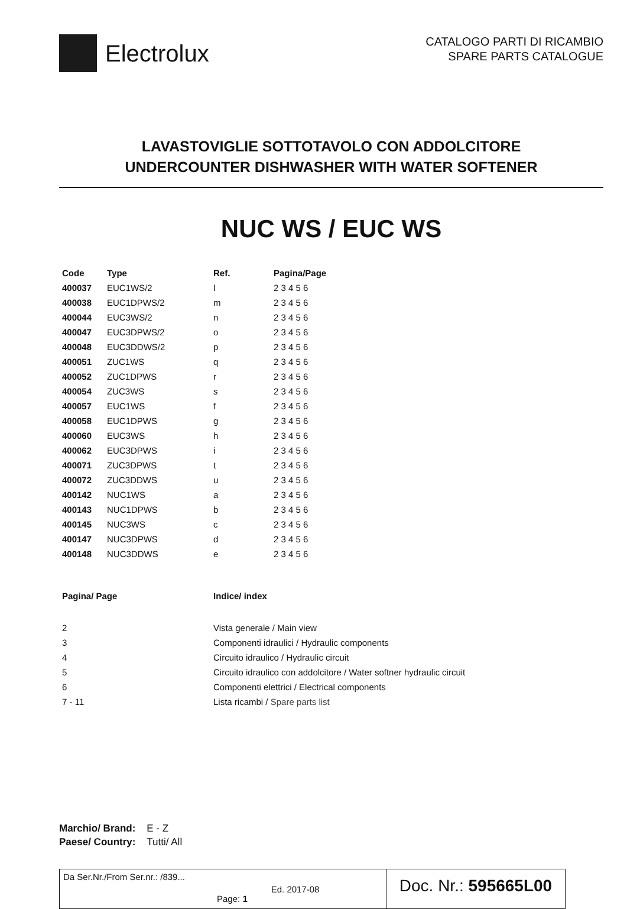Electrolux
CATALOGO PARTI DI RICAMBIO
SPARE PARTS CATALOGUE
LAVASTOVIGLIE SOTTOTAVOLO CON ADDOLCITORE
UNDERCOUNTER DISHWASHER WITH WATER SOFTENER
NUC WS / EUC WS
| Code | Type | Ref. | Pagina/Page |
| --- | --- | --- | --- |
| 400037 | EUC1WS/2 | l | 2 3 4 5 6 |
| 400038 | EUC1DPWS/2 | m | 2 3 4 5 6 |
| 400044 | EUC3WS/2 | n | 2 3 4 5 6 |
| 400047 | EUC3DPWS/2 | o | 2 3 4 5 6 |
| 400048 | EUC3DDWS/2 | p | 2 3 4 5 6 |
| 400051 | ZUC1WS | q | 2 3 4 5 6 |
| 400052 | ZUC1DPWS | r | 2 3 4 5 6 |
| 400054 | ZUC3WS | s | 2 3 4 5 6 |
| 400057 | EUC1WS | f | 2 3 4 5 6 |
| 400058 | EUC1DPWS | g | 2 3 4 5 6 |
| 400060 | EUC3WS | h | 2 3 4 5 6 |
| 400062 | EUC3DPWS | i | 2 3 4 5 6 |
| 400071 | ZUC3DPWS | t | 2 3 4 5 6 |
| 400072 | ZUC3DDWS | u | 2 3 4 5 6 |
| 400142 | NUC1WS | a | 2 3 4 5 6 |
| 400143 | NUC1DPWS | b | 2 3 4 5 6 |
| 400145 | NUC3WS | c | 2 3 4 5 6 |
| 400147 | NUC3DPWS | d | 2 3 4 5 6 |
| 400148 | NUC3DDWS | e | 2 3 4 5 6 |
| Pagina/ Page | Indice/ index |
| --- | --- |
| 2 | Vista generale / Main view |
| 3 | Componenti idraulici / Hydraulic components |
| 4 | Circuito idraulico / Hydraulic circuit |
| 5 | Circuito idraulico con addolcitore / Water softner hydraulic circuit |
| 6 | Componenti elettrici / Electrical components |
| 7 - 11 | Lista ricambi / Spare parts list |
Marchio/ Brand: E - Z
Paese/ Country: Tutti/ All
Da Ser.Nr./From Ser.nr.: /839...
Page: 1 Ed. 2017-08
Doc. Nr.: 595665L00